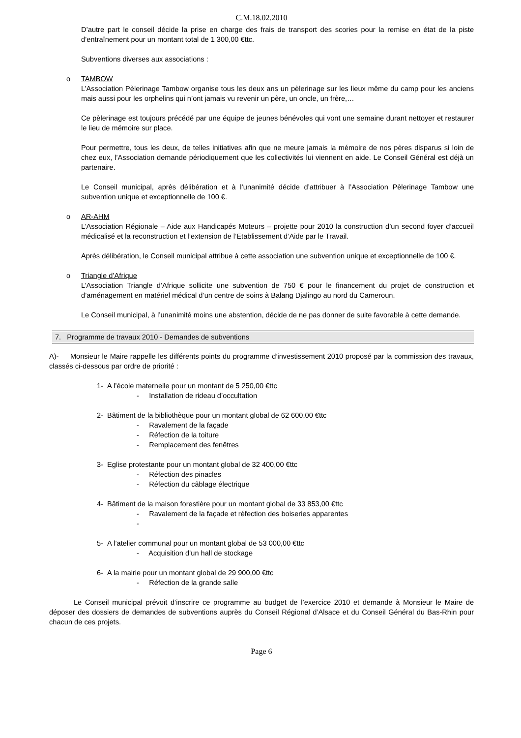C.M.18.02.2010
D’autre part le conseil décide la prise en charge des frais de transport des scories pour la remise en état de la piste d’entraînement pour un montant total de 1 300,00 €ttc.
Subventions diverses aux associations :
o TAMBOW
L’Association Pèlerinage Tambow organise tous les deux ans un pèlerinage sur les lieux même du camp pour les anciens mais aussi pour les orphelins qui n’ont jamais vu revenir un père, un oncle, un frère,…
Ce pèlerinage est toujours précédé par une équipe de jeunes bénévoles qui vont une semaine durant nettoyer et restaurer le lieu de mémoire sur place.
Pour permettre, tous les deux, de telles initiatives afin que ne meure jamais la mémoire de nos pères disparus si loin de chez eux, l’Association demande périodiquement que les collectivités lui viennent en aide. Le Conseil Général est déjà un partenaire.
Le Conseil municipal, après délibération et à l’unanimité décide d’attribuer à l’Association Pèlerinage Tambow une subvention unique et exceptionnelle de 100 €.
o AR-AHM
L’Association Régionale – Aide aux Handicapés Moteurs – projette pour 2010 la construction d’un second foyer d’accueil médicalisé et la reconstruction et l’extension de l’Etablissement d’Aide par le Travail.
Après délibération, le Conseil municipal attribue à cette association une subvention unique et exceptionnelle de 100 €.
o Triangle d’Afrique
L’Association Triangle d’Afrique sollicite une subvention de 750 € pour le financement du projet de construction et d’aménagement en matériel médical d’un centre de soins à Balang Djalingo au nord du Cameroun.
Le Conseil municipal, à l’unanimité moins une abstention, décide de ne pas donner de suite favorable à cette demande.
7. Programme de travaux 2010 - Demandes de subventions
A)- Monsieur le Maire rappelle les différents points du programme d’investissement 2010 proposé par la commission des travaux, classés ci-dessous par ordre de priorité :
1- A l’école maternelle pour un montant de 5 250,00 €ttc
- Installation de rideau d’occultation
2- Bâtiment de la bibliothèque pour un montant global de 62 600,00 €ttc
- Ravalement de la façade
- Réfection de la toiture
- Remplacement des fenêtres
3- Eglise protestante pour un montant global de 32 400,00 €ttc
- Réfection des pinacles
- Réfection du câblage électrique
4- Bâtiment de la maison forestière pour un montant global de 33 853,00 €ttc
- Ravalement de la façade et réfection des boiseries apparentes
-
5- A l’atelier communal pour un montant global de 53 000,00 €ttc
- Acquisition d’un hall de stockage
6- A la mairie pour un montant global de 29 900,00 €ttc
- Réfection de la grande salle
Le Conseil municipal prévoit d’inscrire ce programme au budget de l’exercice 2010 et demande à Monsieur le Maire de déposer des dossiers de demandes de subventions auprès du Conseil Régional d’Alsace et du Conseil Général du Bas-Rhin pour chacun de ces projets.
Page 6